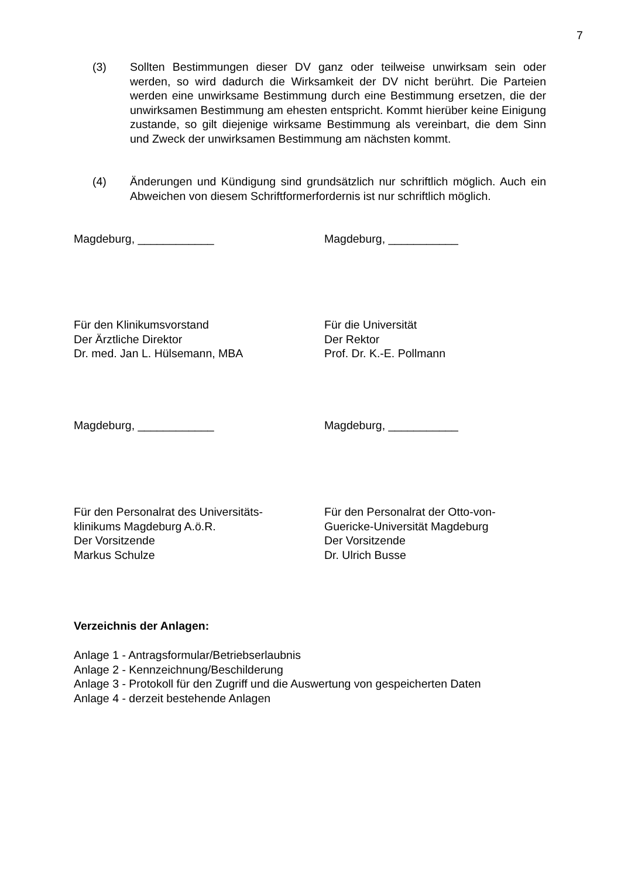7
(3) Sollten Bestimmungen dieser DV ganz oder teilweise unwirksam sein oder werden, so wird dadurch die Wirksamkeit der DV nicht berührt. Die Parteien werden eine unwirksame Bestimmung durch eine Bestimmung ersetzen, die der unwirksamen Bestimmung am ehesten entspricht. Kommt hierüber keine Einigung zustande, so gilt diejenige wirksame Bestimmung als vereinbart, die dem Sinn und Zweck der unwirksamen Bestimmung am nächsten kommt.
(4) Änderungen und Kündigung sind grundsätzlich nur schriftlich möglich. Auch ein Abweichen von diesem Schriftformerfordernis ist nur schriftlich möglich.
Magdeburg, ____________ Magdeburg, ___________
Für den Klinikumsvorstand
Der Ärztliche Direktor
Dr. med. Jan L. Hülsemann, MBA
Für die Universität
Der Rektor
Prof. Dr. K.-E. Pollmann
Magdeburg, ____________ Magdeburg, ___________
Für den Personalrat des Universitäts-
klinikums Magdeburg A.ö.R.
Der Vorsitzende
Markus Schulze
Für den Personalrat der Otto-von-
Guericke-Universität Magdeburg
Der Vorsitzende
Dr. Ulrich Busse
Verzeichnis der Anlagen:
Anlage 1 - Antragsformular/Betriebserlaubnis
Anlage 2 - Kennzeichnung/Beschilderung
Anlage 3 - Protokoll für den Zugriff und die Auswertung von gespeicherten Daten
Anlage 4 - derzeit bestehende Anlagen